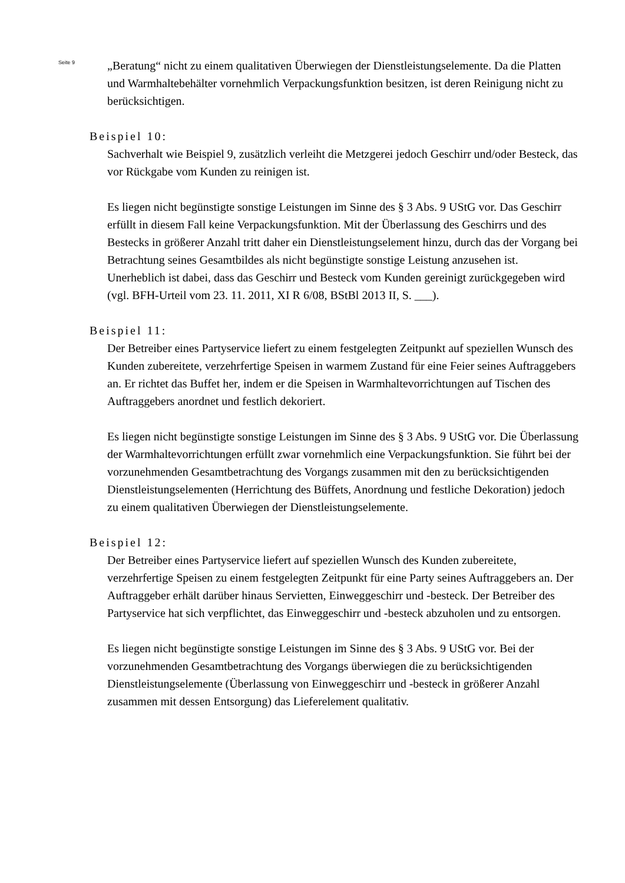Seite 9
„Beratung“ nicht zu einem qualitativen Überwiegen der Dienstleistungselemente. Da die Platten und Warmhaltebehälter vornehmlich Verpackungsfunktion besitzen, ist deren Reinigung nicht zu berücksichtigen.
Beispiel 10:
Sachverhalt wie Beispiel 9, zusätzlich verleiht die Metzgerei jedoch Geschirr und/oder Besteck, das vor Rückgabe vom Kunden zu reinigen ist.
Es liegen nicht begünstigte sonstige Leistungen im Sinne des § 3 Abs. 9 UStG vor. Das Geschirr erfüllt in diesem Fall keine Verpackungsfunktion. Mit der Überlassung des Geschirrs und des Bestecks in größerer Anzahl tritt daher ein Dienstleistungselement hinzu, durch das der Vorgang bei Betrachtung seines Gesamtbildes als nicht begünstigte sonstige Leistung anzusehen ist. Unerheblich ist dabei, dass das Geschirr und Besteck vom Kunden gereinigt zurückgegeben wird (vgl. BFH-Urteil vom 23. 11. 2011, XI R 6/08, BStBl 2013 II, S. ___).
Beispiel 11:
Der Betreiber eines Partyservice liefert zu einem festgelegten Zeitpunkt auf speziellen Wunsch des Kunden zubereitete, verzehrfertige Speisen in warmem Zustand für eine Feier seines Auftraggebers an. Er richtet das Buffet her, indem er die Speisen in Warmhaltevorrichtungen auf Tischen des Auftraggebers anordnet und festlich dekoriert.
Es liegen nicht begünstigte sonstige Leistungen im Sinne des § 3 Abs. 9 UStG vor. Die Überlassung der Warmhaltevorrichtungen erfüllt zwar vornehmlich eine Verpackungsfunktion. Sie führt bei der vorzunehmenden Gesamtbetrachtung des Vorgangs zusammen mit den zu berücksichtigenden Dienstleistungselementen (Herrichtung des Büffets, Anordnung und festliche Dekoration) jedoch zu einem qualitativen Überwiegen der Dienstleistungselemente.
Beispiel 12:
Der Betreiber eines Partyservice liefert auf speziellen Wunsch des Kunden zubereitete, verzehrfertige Speisen zu einem festgelegten Zeitpunkt für eine Party seines Auftraggebers an. Der Auftraggeber erhält darüber hinaus Servietten, Einweggeschirr und -besteck. Der Betreiber des Partyservice hat sich verpflichtet, das Einweggeschirr und -besteck abzuholen und zu entsorgen.
Es liegen nicht begünstigte sonstige Leistungen im Sinne des § 3 Abs. 9 UStG vor. Bei der vorzunehmenden Gesamtbetrachtung des Vorgangs überwiegen die zu berücksichtigenden Dienstleistungselemente (Überlassung von Einweggeschirr und -besteck in größerer Anzahl zusammen mit dessen Entsorgung) das Lieferelement qualitativ.